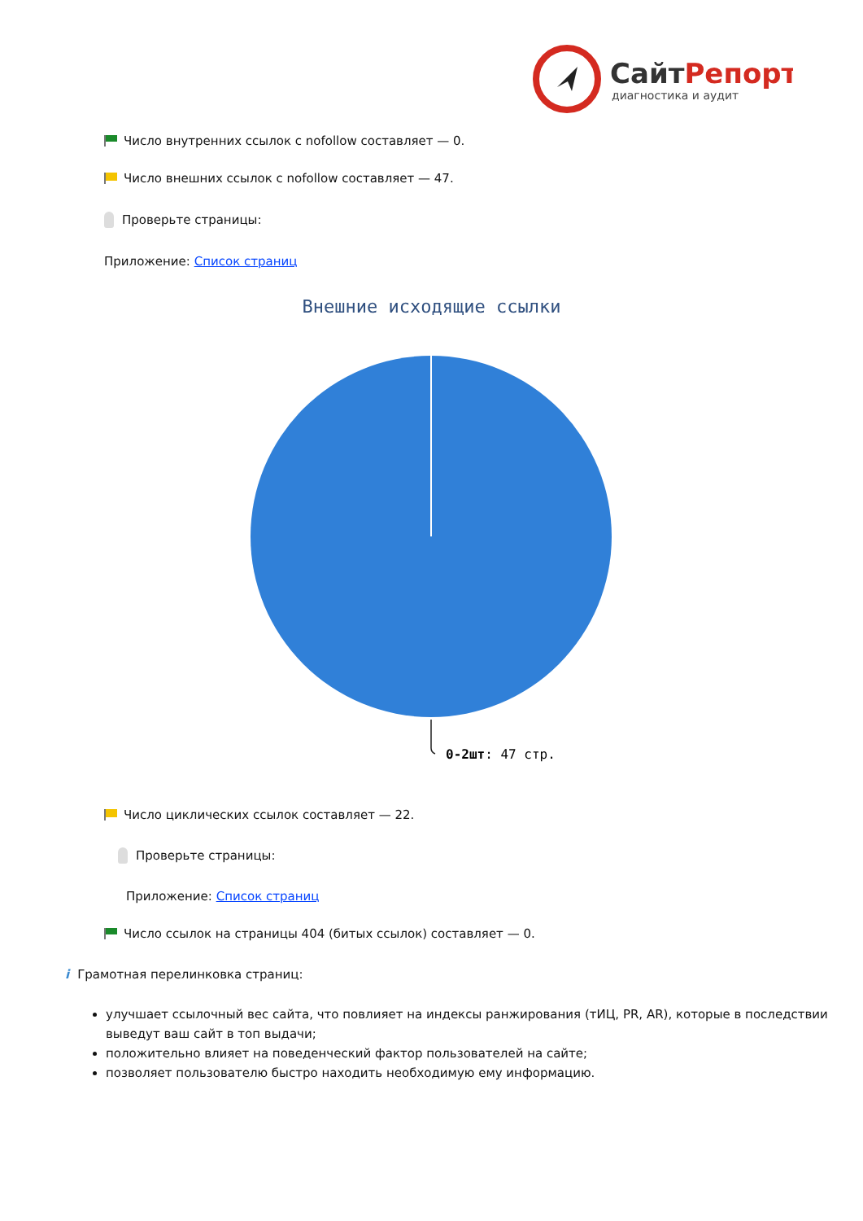СайтРепорт
диагностика и аудит
Число внутренних ссылок с nofollow составляет — 0.
Число внешних ссылок с nofollow составляет — 47.
Проверьте страницы:
Приложение: Список страниц
Внешние исходящие ссылки
0-2шт: 47 стр.
Число циклических ссылок составляет — 22.
Проверьте страницы:
Приложение: Список страниц
Число ссылок на страницы 404 (битых ссылок) составляет — 0.
i Грамотная перелинковка страниц:
улучшает ссылочный вес сайта, что повлияет на индексы ранжирования (тИЦ, PR, AR), которые в последствии выведут ваш сайт в топ выдачи;
положительно влияет на поведенческий фактор пользователей на сайте;
позволяет пользователю быстро находить необходимую ему информацию.